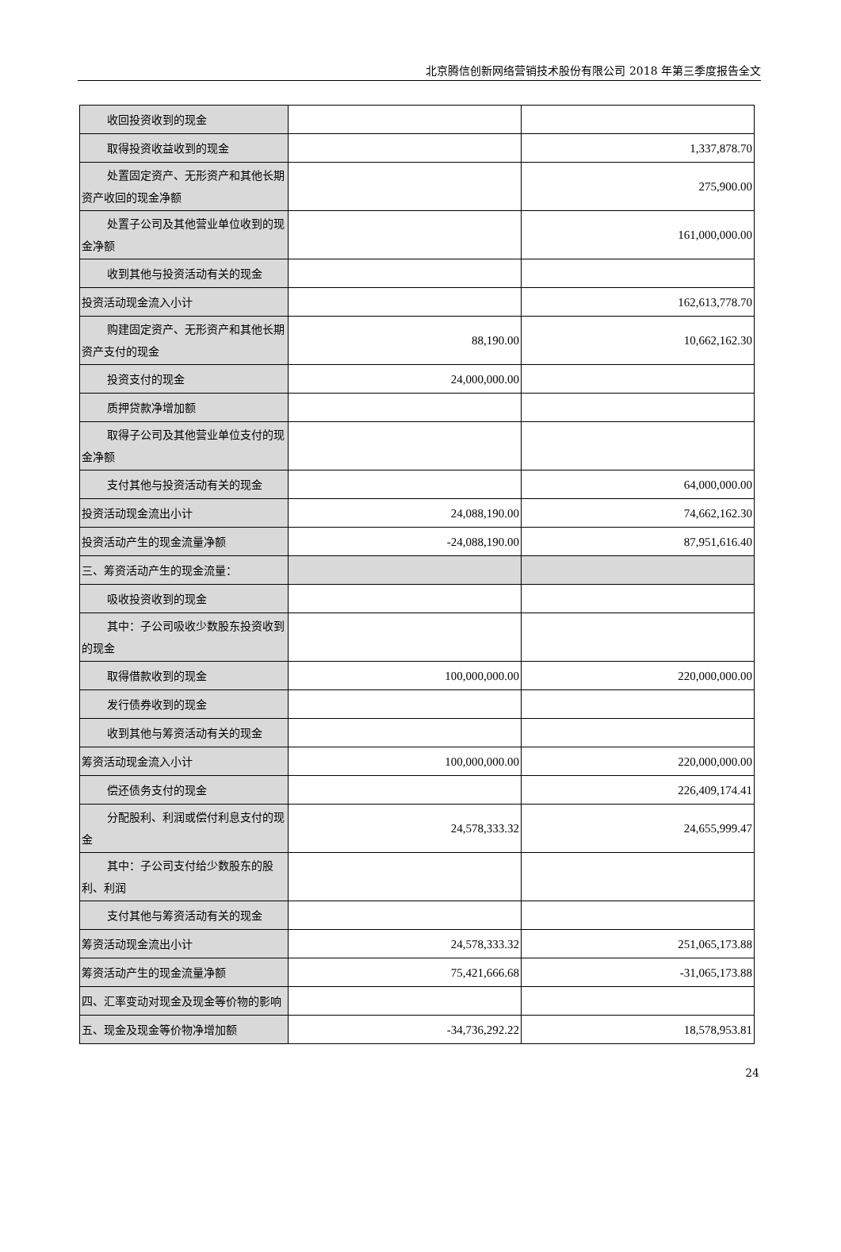北京腾信创新网络营销技术股份有限公司 2018 年第三季度报告全文
| 收回投资收到的现金 | | |
| 取得投资收益收到的现金 | | 1,337,878.70 |
| 处置固定资产、无形资产和其他长期资产收回的现金净额 | | 275,900.00 |
| 处置子公司及其他营业单位收到的现金净额 | | 161,000,000.00 |
| 收到其他与投资活动有关的现金 | | |
| 投资活动现金流入小计 | | 162,613,778.70 |
| 购建固定资产、无形资产和其他长期资产支付的现金 | 88,190.00 | 10,662,162.30 |
| 投资支付的现金 | 24,000,000.00 | |
| 质押贷款净增加额 | | |
| 取得子公司及其他营业单位支付的现金净额 | | |
| 支付其他与投资活动有关的现金 | | 64,000,000.00 |
| 投资活动现金流出小计 | 24,088,190.00 | 74,662,162.30 |
| 投资活动产生的现金流量净额 | -24,088,190.00 | 87,951,616.40 |
| 三、筹资活动产生的现金流量： | | |
| 吸收投资收到的现金 | | |
| 其中：子公司吸收少数股东投资收到的现金 | | |
| 取得借款收到的现金 | 100,000,000.00 | 220,000,000.00 |
| 发行债券收到的现金 | | |
| 收到其他与筹资活动有关的现金 | | |
| 筹资活动现金流入小计 | 100,000,000.00 | 220,000,000.00 |
| 偿还债务支付的现金 | | 226,409,174.41 |
| 分配股利、利润或偿付利息支付的现金 | 24,578,333.32 | 24,655,999.47 |
| 其中：子公司支付给少数股东的股利、利润 | | |
| 支付其他与筹资活动有关的现金 | | |
| 筹资活动现金流出小计 | 24,578,333.32 | 251,065,173.88 |
| 筹资活动产生的现金流量净额 | 75,421,666.68 | -31,065,173.88 |
| 四、汇率变动对现金及现金等价物的影响 | | |
| 五、现金及现金等价物净增加额 | -34,736,292.22 | 18,578,953.81 |
24